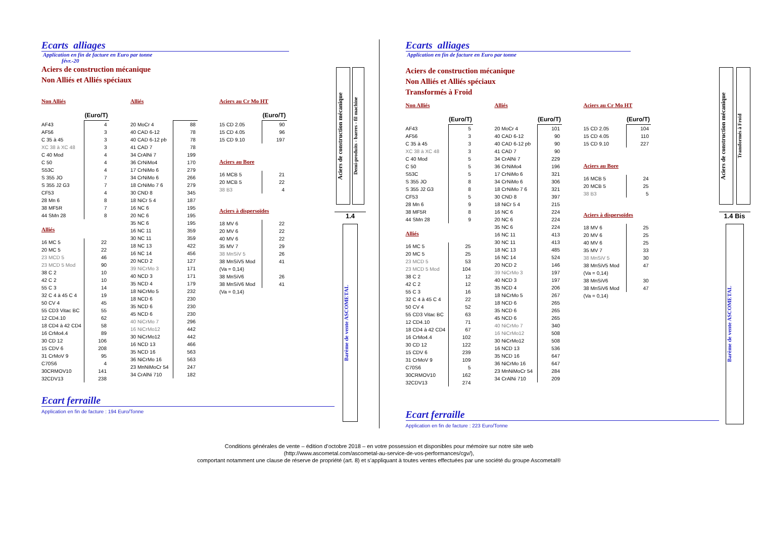Ecarts alliages
Application en fin de facture en Euro par tonne
févr.-20
Aciers de construction mécanique
Non Alliés et Alliés spéciaux
Non Alliés
| | (Euro/T) |
| AF43 | 4 |
| AF56 | 3 |
| C 35 à 45 | 3 |
| XC 38 à XC 48 | 3 |
| C 40 Mod | 4 |
| C 50 | 4 |
| S53C | 4 |
| S 355 JO | 7 |
| S 355 J2 G3 | 7 |
| CF53 | 4 |
| 28 Mn 6 | 8 |
| 38 MF5R | 7 |
| 44 SMn 28 | 8 |
Alliés
| 16 MC 5 | 22 |
| 20 MC 5 | 22 |
| 23 MCD 5 | 46 |
| 23 MCD 5 Mod | 90 |
| 38 C 2 | 10 |
| 42 C 2 | 10 |
| 55 C 3 | 14 |
| 32 C 4 à 45 C 4 | 19 |
| 50 CV 4 | 45 |
| 55 CD3 Vitac BC | 55 |
| 12 CD4.10 | 62 |
| 18 CD4 à 42 CD4 | 58 |
| 16 CrMo4.4 | 89 |
| 30 CD 12 | 106 |
| 15 CDV 6 | 208 |
| 31 CrMoV 9 | 95 |
| C70S6 | 4 |
| 30CRMOV10 | 141 |
| 32CDV13 | 238 |
Alliés
| 20 MoCr 4 | 88 |
| 40 CAD 6-12 | 78 |
| 40 CAD 6-12 pb | 78 |
| 41 CAD 7 | 78 |
| 34 CrAlNi 7 | 199 |
| 36 CrNiMo4 | 170 |
| 17 CrNiMo 6 | 279 |
| 34 CrNiMo 6 | 266 |
| 18 CrNiMo 7 6 | 279 |
| 30 CND 8 | 345 |
| 18 NiCr 5 4 | 187 |
| 16 NC 6 | 195 |
| 20 NC 6 | 195 |
| 35 NC 6 | 195 |
| 16 NC 11 | 359 |
| 30 NC 11 | 359 |
| 18 NC 13 | 422 |
| 16 NC 14 | 456 |
| 20 NCD 2 | 127 |
| 39 NiCrMo 3 | 171 |
| 40 NCD 3 | 171 |
| 35 NCD 4 | 179 |
| 18 NiCrMo 5 | 232 |
| 18 NCD 6 | 230 |
| 35 NCD 6 | 230 |
| 45 NCD 6 | 230 |
| 40 NiCrMo 7 | 296 |
| 16 NiCrMo12 | 442 |
| 30 NiCrMo12 | 442 |
| 16 NCD 13 | 466 |
| 35 NCD 16 | 563 |
| 36 NiCrMo 16 | 563 |
| 23 MnNiMoCr 54 | 247 |
| 34 CrAlNi 710 | 182 |
Aciers au Cr Mo HT
| | (Euro/T) |
| 15 CD 2.05 | 90 |
| 15 CD 4.05 | 96 |
| 15 CD 9.10 | 197 |
Aciers au Bore
| 16 MCB 5 | 21 |
| 20 MCB 5 | 22 |
| 38 B3 | 4 |
Aciers à dispersoïdes
| 18 MV 6 | 22 |
| 20 MV 6 | 22 |
| 40 MV 6 | 22 |
| 35 MV 7 | 29 |
| 38 MnSiV 5 | 26 |
| 38 MnSiV5 Mod | 41 |
| (Va = 0,14) | |
| 38 MnSiV6 | 26 |
| 38 MnSiV6 Mod | 41 |
| (Va = 0,14) | |
Ecart ferraille
Application en fin de facture : 194 Euro/Tonne
Aciers de construction mécanique
Demi-produits - barres - fil machine
1.4
Barème de vente ASCOMETAL
Ecarts alliages
Application en fin de facture en Euro par tonne
Aciers de construction mécanique
Non Alliés et Alliés spéciaux
Transformés à Froid
Non Alliés
| | (Euro/T) |
| AF43 | 5 |
| AF56 | 3 |
| C 35 à 45 | 3 |
| XC 38 à XC 48 | 3 |
| C 40 Mod | 5 |
| C 50 | 5 |
| S53C | 5 |
| S 355 JO | 8 |
| S 355 J2 G3 | 8 |
| CF53 | 5 |
| 28 Mn 6 | 9 |
| 38 MF5R | 8 |
| 44 SMn 28 | 9 |
Alliés
| 16 MC 5 | 25 |
| 20 MC 5 | 25 |
| 23 MCD 5 | 53 |
| 23 MCD 5 Mod | 104 |
| 38 C 2 | 12 |
| 42 C 2 | 12 |
| 55 C 3 | 16 |
| 32 C 4 à 45 C 4 | 22 |
| 50 CV 4 | 52 |
| 55 CD3 Vitac BC | 63 |
| 12 CD4.10 | 71 |
| 18 CD4 à 42 CD4 | 67 |
| 16 CrMo4.4 | 102 |
| 30 CD 12 | 122 |
| 15 CDV 6 | 239 |
| 31 CrMoV 9 | 109 |
| C70S6 | 5 |
| 30CRMOV10 | 162 |
| 32CDV13 | 274 |
Alliés
| | (Euro/T) |
| 20 MoCr 4 | 101 |
| 40 CAD 6-12 | 90 |
| 40 CAD 6-12 pb | 90 |
| 41 CAD 7 | 90 |
| 34 CrAlNi 7 | 229 |
| 36 CrNiMo4 | 196 |
| 17 CrNiMo 6 | 321 |
| 34 CrNiMo 6 | 306 |
| 18 CrNiMo 7 6 | 321 |
| 30 CND 8 | 397 |
| 18 NiCr 5 4 | 215 |
| 16 NC 6 | 224 |
| 20 NC 6 | 224 |
| 35 NC 6 | 224 |
| 16 NC 11 | 413 |
| 30 NC 11 | 413 |
| 18 NC 13 | 485 |
| 16 NC 14 | 524 |
| 20 NCD 2 | 146 |
| 39 NiCrMo 3 | 197 |
| 40 NCD 3 | 197 |
| 35 NCD 4 | 206 |
| 18 NiCrMo 5 | 267 |
| 18 NCD 6 | 265 |
| 35 NCD 6 | 265 |
| 45 NCD 6 | 265 |
| 40 NiCrMo 7 | 340 |
| 16 NiCrMo12 | 508 |
| 30 NiCrMo12 | 508 |
| 16 NCD 13 | 536 |
| 35 NCD 16 | 647 |
| 36 NiCrMo 16 | 647 |
| 23 MnNiMoCr 54 | 284 |
| 34 CrAlNi 710 | 209 |
Aciers au Cr Mo HT
| | (Euro/T) |
| 15 CD 2.05 | 104 |
| 15 CD 4.05 | 110 |
| 15 CD 9.10 | 227 |
Aciers au Bore
| 16 MCB 5 | 24 |
| 20 MCB 5 | 25 |
| 38 B3 | 5 |
Aciers à dispersoïdes
| 18 MV 6 | 25 |
| 20 MV 6 | 25 |
| 40 MV 6 | 25 |
| 35 MV 7 | 33 |
| 38 MnSiV 5 | 30 |
| 38 MnSiV5 Mod | 47 |
| (Va = 0,14) | |
| 38 MnSiV6 | 30 |
| 38 MnSiV6 Mod | 47 |
| (Va = 0,14) | |
Ecart ferraille
Application en fin de facture : 223 Euro/Tonne
Aciers de construction mécanique
Transformés à Froid
1.4 Bis
Barème de vente ASCOMETAL
Conditions générales de vente – édition d’octobre 2018 – en votre possession et disponibles pour mémoire sur notre site web
(http://www.ascometal.com/ascometal-au-service-de-vos-performances/cgv/),
comportant notamment une clause de réserve de propriété (art. 8) et s’appliquant à toutes ventes effectuées par une société du groupe Ascometal®